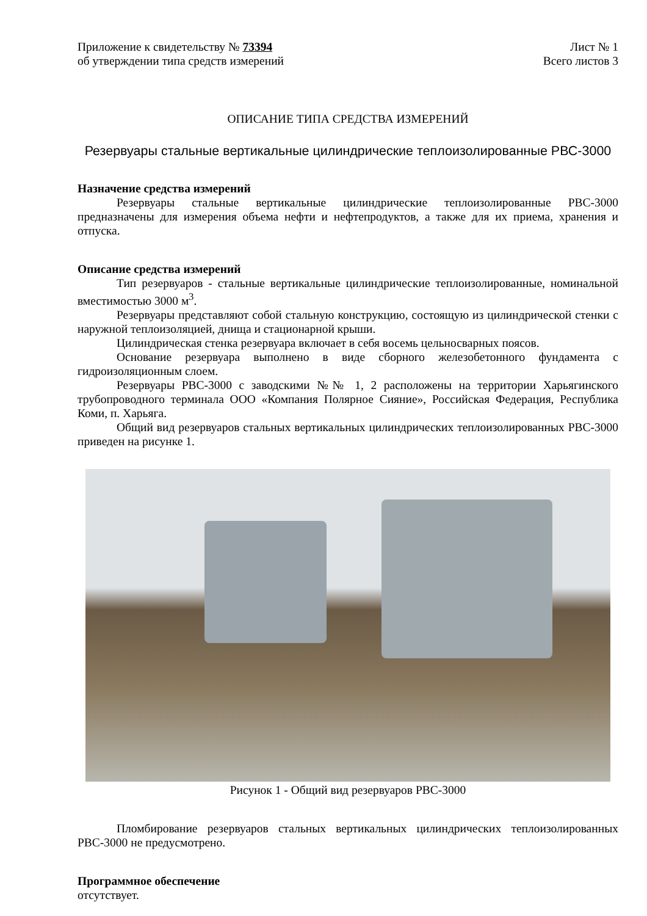Приложение к свидетельству № 73394
об утверждении типа средств измерений
Лист № 1
Всего листов 3
ОПИСАНИЕ ТИПА СРЕДСТВА ИЗМЕРЕНИЙ
Резервуары стальные вертикальные цилиндрические теплоизолированные РВС-3000
Назначение средства измерений
Резервуары стальные вертикальные цилиндрические теплоизолированные РВС-3000 предназначены для измерения объема нефти и нефтепродуктов, а также для их приема, хранения и отпуска.
Описание средства измерений
Тип резервуаров - стальные вертикальные цилиндрические теплоизолированные, номинальной вместимостью 3000 м<sup>3</sup>.
Резервуары представляют собой стальную конструкцию, состоящую из цилиндрической стенки с наружной теплоизоляцией, днища и стационарной крыши.
Цилиндрическая стенка резервуара включает в себя восемь цельносварных поясов.
Основание резервуара выполнено в виде сборного железобетонного фундамента с гидроизоляционным слоем.
Резервуары РВС-3000 с заводскими №№ 1, 2 расположены на территории Харьягинского трубопроводного терминала ООО «Компания Полярное Сияние», Российская Федерация, Республика Коми, п. Харьяга.
Общий вид резервуаров стальных вертикальных цилиндрических теплоизолированных РВС-3000 приведен на рисунке 1.
Рисунок 1 - Общий вид резервуаров РВС-3000
Пломбирование резервуаров стальных вертикальных цилиндрических теплоизолированных РВС-3000 не предусмотрено.
Программное обеспечение
отсутствует.